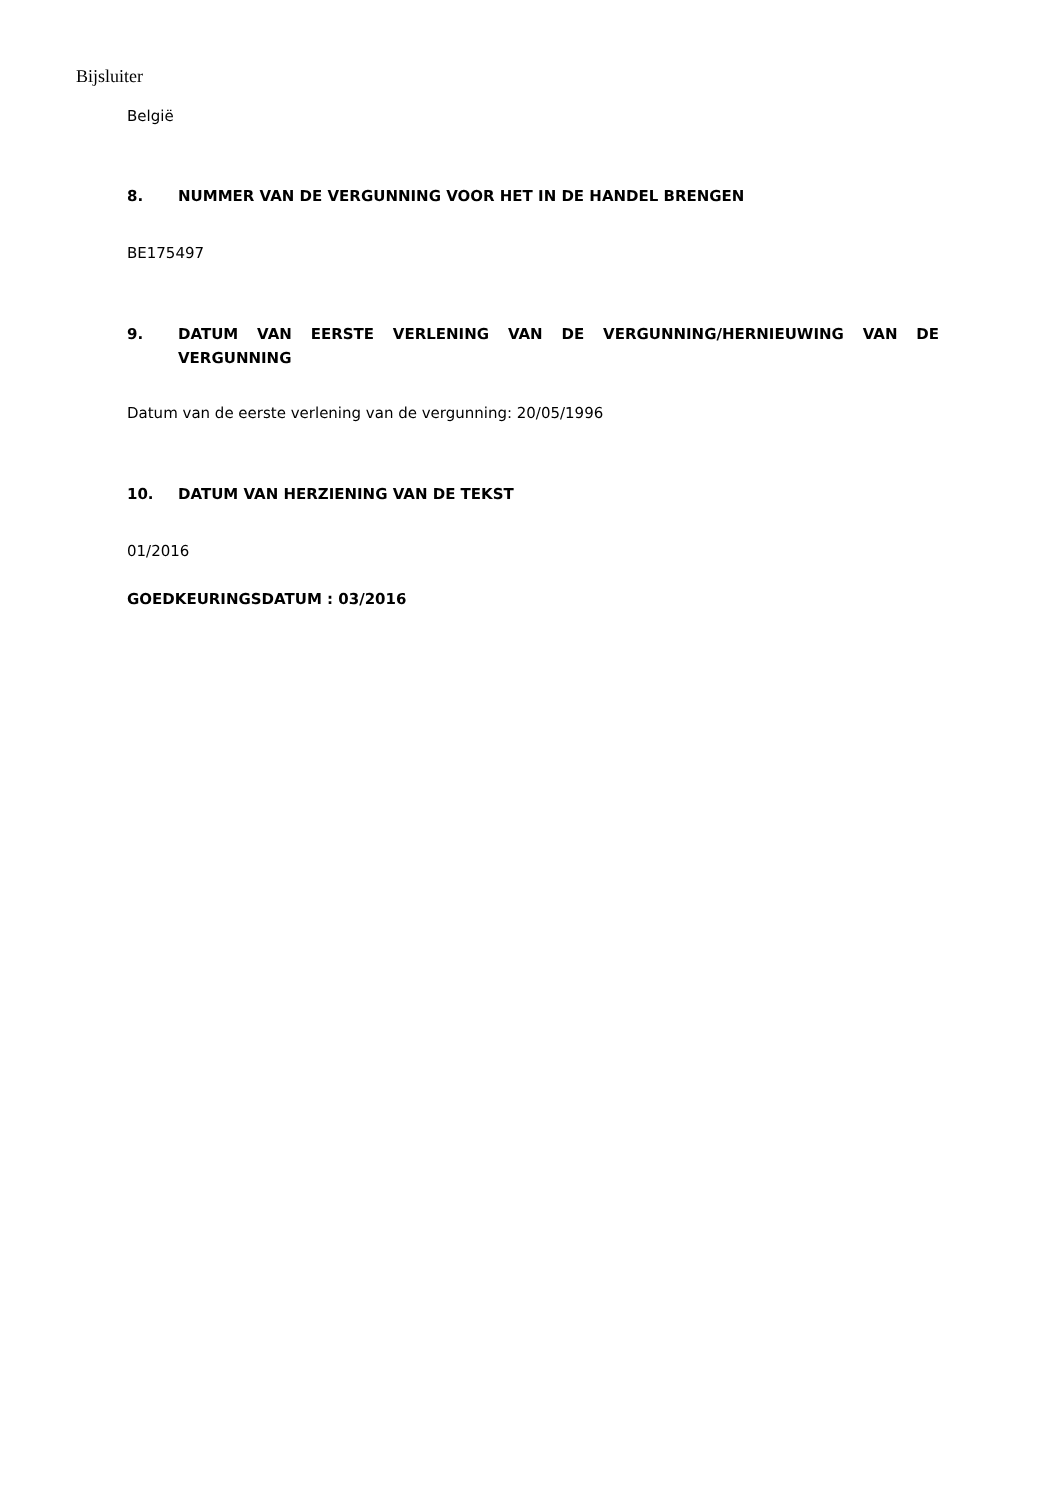Bijsluiter
België
8. NUMMER VAN DE VERGUNNING VOOR HET IN DE HANDEL BRENGEN
BE175497
9. DATUM VAN EERSTE VERLENING VAN DE VERGUNNING/HERNIEUWING VAN DE VERGUNNING
Datum van de eerste verlening van de vergunning: 20/05/1996
10. DATUM VAN HERZIENING VAN DE TEKST
01/2016
GOEDKEURINGSDATUM : 03/2016